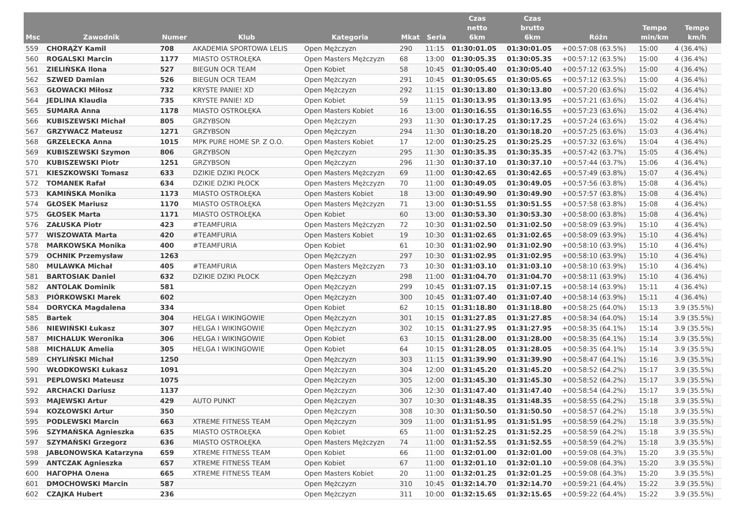| Msc | Zawodnik | Numer | Klub | Kategoria | Mkat | Seria | Czas netto 6km | Czas brutto 6km | Różn | Tempo min/km | Tempo km/h |
| --- | --- | --- | --- | --- | --- | --- | --- | --- | --- | --- | --- |
| 559 | CHORĄŻY Kamil | 708 | AKADEMIA SPORTOWA LELIS | Open Mężczyzn | 290 | 11:15 | 01:30:01.05 | 01:30:01.05 | +00:57:08 (63.5%) | 15:00 | 4 (36.4%) |
| 560 | ROGALSKI Marcin | 1177 | MIASTO OSTROŁĘKA | Open Masters Mężczyzn | 68 | 13:00 | 01:30:05.35 | 01:30:05.35 | +00:57:12 (63.5%) | 15:00 | 4 (36.4%) |
| 561 | ZIELIŃSKA Ilona | 527 | BIEGUN OCR TEAM | Open Kobiet | 58 | 10:45 | 01:30:05.40 | 01:30:05.40 | +00:57:12 (63.5%) | 15:00 | 4 (36.4%) |
| 562 | SZWED Damian | 526 | BIEGUN OCR TEAM | Open Mężczyzn | 291 | 10:45 | 01:30:05.65 | 01:30:05.65 | +00:57:12 (63.5%) | 15:00 | 4 (36.4%) |
| 563 | GŁOWACKI Miłosz | 732 | KRYSTE PANIE! XD | Open Mężczyzn | 292 | 11:15 | 01:30:13.80 | 01:30:13.80 | +00:57:20 (63.6%) | 15:02 | 4 (36.4%) |
| 564 | JEDLINA Klaudia | 735 | KRYSTE PANIE! XD | Open Kobiet | 59 | 11:15 | 01:30:13.95 | 01:30:13.95 | +00:57:21 (63.6%) | 15:02 | 4 (36.4%) |
| 565 | SUMARA Anna | 1178 | MIASTO OSTROŁĘKA | Open Masters Kobiet | 16 | 13:00 | 01:30:16.55 | 01:30:16.55 | +00:57:23 (63.6%) | 15:02 | 4 (36.4%) |
| 566 | KUBISZEWSKI Michał | 805 | GRZYBSON | Open Mężczyzn | 293 | 11:30 | 01:30:17.25 | 01:30:17.25 | +00:57:24 (63.6%) | 15:02 | 4 (36.4%) |
| 567 | GRZYWACZ Mateusz | 1271 | GRZYBSON | Open Mężczyzn | 294 | 11:30 | 01:30:18.20 | 01:30:18.20 | +00:57:25 (63.6%) | 15:03 | 4 (36.4%) |
| 568 | GRZELECKA Anna | 1015 | MPK PURE HOME SP. Z O.O. | Open Masters Kobiet | 17 | 12:00 | 01:30:25.25 | 01:30:25.25 | +00:57:32 (63.6%) | 15:04 | 4 (36.4%) |
| 569 | KUBISZEWSKI Szymon | 806 | GRZYBSON | Open Mężczyzn | 295 | 11:30 | 01:30:35.35 | 01:30:35.35 | +00:57:42 (63.7%) | 15:05 | 4 (36.4%) |
| 570 | KUBISZEWSKI Piotr | 1251 | GRZYBSON | Open Mężczyzn | 296 | 11:30 | 01:30:37.10 | 01:30:37.10 | +00:57:44 (63.7%) | 15:06 | 4 (36.4%) |
| 571 | KIESZKOWSKI Tomasz | 633 | DZIKIE DZIKI PŁOCK | Open Masters Mężczyzn | 69 | 11:00 | 01:30:42.65 | 01:30:42.65 | +00:57:49 (63.8%) | 15:07 | 4 (36.4%) |
| 572 | TOMANEK Rafał | 634 | DZIKIE DZIKI PŁOCK | Open Masters Mężczyzn | 70 | 11:00 | 01:30:49.05 | 01:30:49.05 | +00:57:56 (63.8%) | 15:08 | 4 (36.4%) |
| 573 | KAMIŃSKA Monika | 1173 | MIASTO OSTROŁĘKA | Open Masters Kobiet | 18 | 13:00 | 01:30:49.90 | 01:30:49.90 | +00:57:57 (63.8%) | 15:08 | 4 (36.4%) |
| 574 | GŁOSEK Mariusz | 1170 | MIASTO OSTROŁĘKA | Open Masters Mężczyzn | 71 | 13:00 | 01:30:51.55 | 01:30:51.55 | +00:57:58 (63.8%) | 15:08 | 4 (36.4%) |
| 575 | GŁOSEK Marta | 1171 | MIASTO OSTROŁĘKA | Open Kobiet | 60 | 13:00 | 01:30:53.30 | 01:30:53.30 | +00:58:00 (63.8%) | 15:08 | 4 (36.4%) |
| 576 | ZAŁUSKA Piotr | 423 | #TEAMFURIA | Open Masters Mężczyzn | 72 | 10:30 | 01:31:02.50 | 01:31:02.50 | +00:58:09 (63.9%) | 15:10 | 4 (36.4%) |
| 577 | WISZOWATA Marta | 420 | #TEAMFURIA | Open Masters Kobiet | 19 | 10:30 | 01:31:02.65 | 01:31:02.65 | +00:58:09 (63.9%) | 15:10 | 4 (36.4%) |
| 578 | MARKOWSKA Monika | 400 | #TEAMFURIA | Open Kobiet | 61 | 10:30 | 01:31:02.90 | 01:31:02.90 | +00:58:10 (63.9%) | 15:10 | 4 (36.4%) |
| 579 | OCHNIK Przemysław | 1263 | | Open Mężczyzn | 297 | 10:30 | 01:31:02.95 | 01:31:02.95 | +00:58:10 (63.9%) | 15:10 | 4 (36.4%) |
| 580 | MULAWKA Michał | 405 | #TEAMFURIA | Open Masters Mężczyzn | 73 | 10:30 | 01:31:03.10 | 01:31:03.10 | +00:58:10 (63.9%) | 15:10 | 4 (36.4%) |
| 581 | BARTOSIAK Daniel | 632 | DZIKIE DZIKI PŁOCK | Open Mężczyzn | 298 | 11:00 | 01:31:04.70 | 01:31:04.70 | +00:58:11 (63.9%) | 15:10 | 4 (36.4%) |
| 582 | ANTOLAK Dominik | 581 | | Open Mężczyzn | 299 | 10:45 | 01:31:07.15 | 01:31:07.15 | +00:58:14 (63.9%) | 15:11 | 4 (36.4%) |
| 583 | PIÓRKOWSKI Marek | 602 | | Open Mężczyzn | 300 | 10:45 | 01:31:07.40 | 01:31:07.40 | +00:58:14 (63.9%) | 15:11 | 4 (36.4%) |
| 584 | DORYCKA Magdalena | 334 | | Open Kobiet | 62 | 10:15 | 01:31:18.80 | 01:31:18.80 | +00:58:25 (64.0%) | 15:13 | 3.9 (35.5%) |
| 585 | Bartek | 304 | HELGA I WIKINGOWIE | Open Mężczyzn | 301 | 10:15 | 01:31:27.85 | 01:31:27.85 | +00:58:34 (64.0%) | 15:14 | 3.9 (35.5%) |
| 586 | NIEWIŃSKI Łukasz | 307 | HELGA I WIKINGOWIE | Open Mężczyzn | 302 | 10:15 | 01:31:27.95 | 01:31:27.95 | +00:58:35 (64.1%) | 15:14 | 3.9 (35.5%) |
| 587 | MICHALUK Weronika | 306 | HELGA I WIKINGOWIE | Open Kobiet | 63 | 10:15 | 01:31:28.00 | 01:31:28.00 | +00:58:35 (64.1%) | 15:14 | 3.9 (35.5%) |
| 588 | MICHALUK Amelia | 305 | HELGA I WIKINGOWIE | Open Kobiet | 64 | 10:15 | 01:31:28.05 | 01:31:28.05 | +00:58:35 (64.1%) | 15:14 | 3.9 (35.5%) |
| 589 | CHYLIŃSKI Michał | 1250 | | Open Mężczyzn | 303 | 11:15 | 01:31:39.90 | 01:31:39.90 | +00:58:47 (64.1%) | 15:16 | 3.9 (35.5%) |
| 590 | WŁODKOWSKI Łukasz | 1091 | | Open Mężczyzn | 304 | 12:00 | 01:31:45.20 | 01:31:45.20 | +00:58:52 (64.2%) | 15:17 | 3.9 (35.5%) |
| 591 | PEPLOWSKI Mateusz | 1075 | | Open Mężczyzn | 305 | 12:00 | 01:31:45.30 | 01:31:45.30 | +00:58:52 (64.2%) | 15:17 | 3.9 (35.5%) |
| 592 | ARCHACKI Dariusz | 1137 | | Open Mężczyzn | 306 | 12:30 | 01:31:47.40 | 01:31:47.40 | +00:58:54 (64.2%) | 15:17 | 3.9 (35.5%) |
| 593 | MAJEWSKI Artur | 429 | AUTO PUNKT | Open Mężczyzn | 307 | 10:30 | 01:31:48.35 | 01:31:48.35 | +00:58:55 (64.2%) | 15:18 | 3.9 (35.5%) |
| 594 | KOZŁOWSKI Artur | 350 | | Open Mężczyzn | 308 | 10:30 | 01:31:50.50 | 01:31:50.50 | +00:58:57 (64.2%) | 15:18 | 3.9 (35.5%) |
| 595 | PODLEWSKI Marcin | 663 | XTREME FITNESS TEAM | Open Mężczyzn | 309 | 11:00 | 01:31:51.95 | 01:31:51.95 | +00:58:59 (64.2%) | 15:18 | 3.9 (35.5%) |
| 596 | SZYMAŃSKA Agnieszka | 635 | MIASTO OSTROŁĘKA | Open Kobiet | 65 | 11:00 | 01:31:52.25 | 01:31:52.25 | +00:58:59 (64.2%) | 15:18 | 3.9 (35.5%) |
| 597 | SZYMAŃSKI Grzegorz | 636 | MIASTO OSTROŁĘKA | Open Masters Mężczyzn | 74 | 11:00 | 01:31:52.55 | 01:31:52.55 | +00:58:59 (64.2%) | 15:18 | 3.9 (35.5%) |
| 598 | JABŁONOWSKA Katarzyna | 659 | XTREME FITNESS TEAM | Open Kobiet | 66 | 11:00 | 01:32:01.00 | 01:32:01.00 | +00:59:08 (64.3%) | 15:20 | 3.9 (35.5%) |
| 599 | ANTCZAK Agnieszka | 657 | XTREME FITNESS TEAM | Open Kobiet | 67 | 11:00 | 01:32:01.10 | 01:32:01.10 | +00:59:08 (64.3%) | 15:20 | 3.9 (35.5%) |
| 600 | НАГОРНА Олена | 665 | XTREME FITNESS TEAM | Open Masters Kobiet | 20 | 11:00 | 01:32:01.25 | 01:32:01.25 | +00:59:08 (64.3%) | 15:20 | 3.9 (35.5%) |
| 601 | DMOCHOWSKI Marcin | 587 | | Open Mężczyzn | 310 | 10:45 | 01:32:14.70 | 01:32:14.70 | +00:59:21 (64.4%) | 15:22 | 3.9 (35.5%) |
| 602 | CZAJKA Hubert | 236 | | Open Mężczyzn | 311 | 10:00 | 01:32:15.65 | 01:32:15.65 | +00:59:22 (64.4%) | 15:22 | 3.9 (35.5%) |